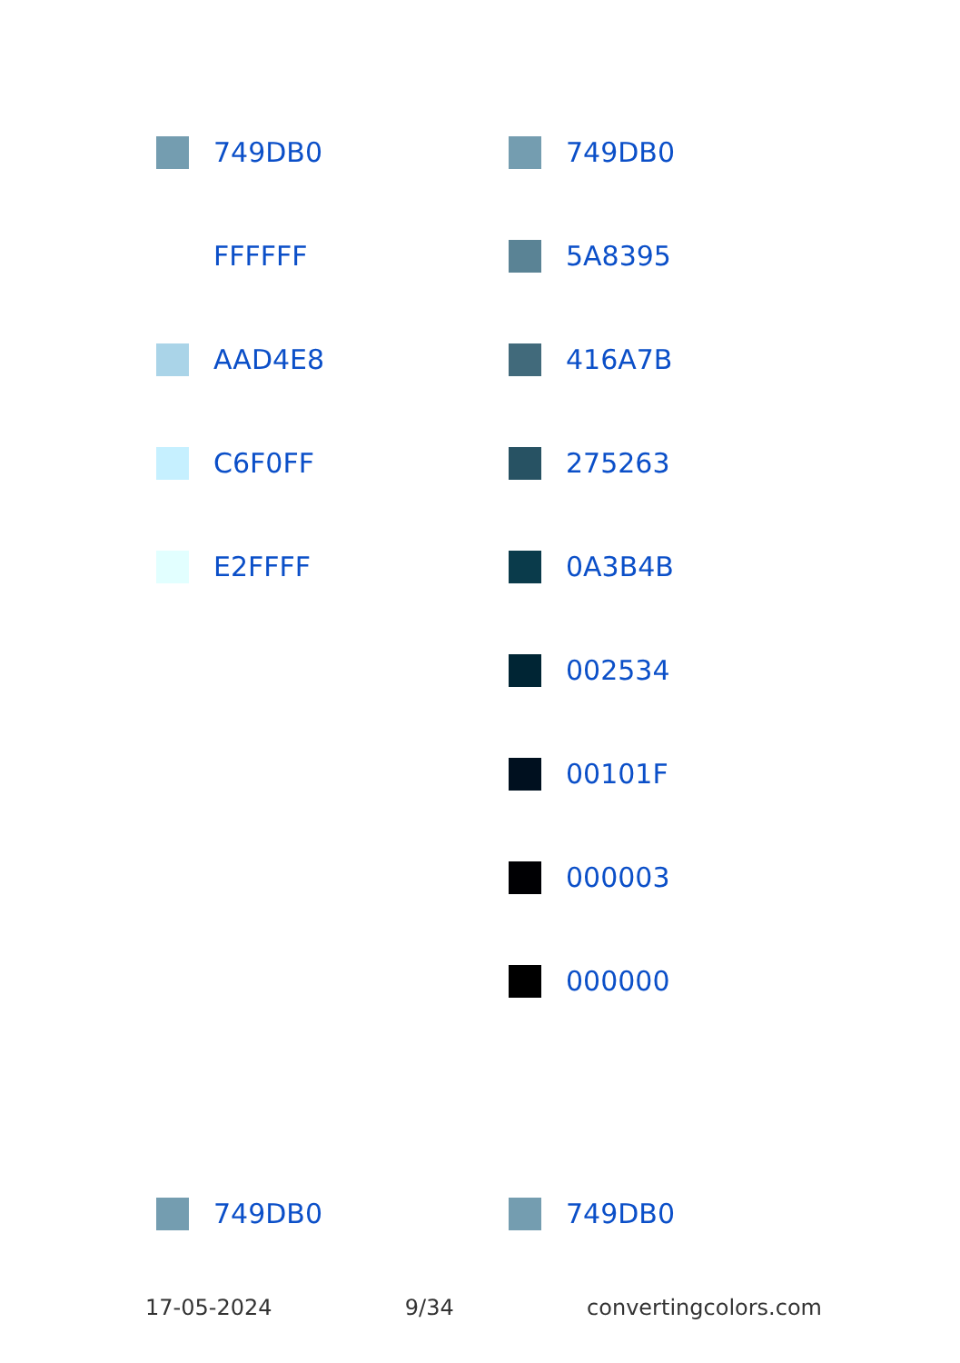749DB0
FFFFFF
AAD4E8
C6F0FF
E2FFFF
749DB0
5A8395
416A7B
275263
0A3B4B
002534
00101F
000003
000000
749DB0 749DB0
17-05-2024 9/34 convertingcolors.com